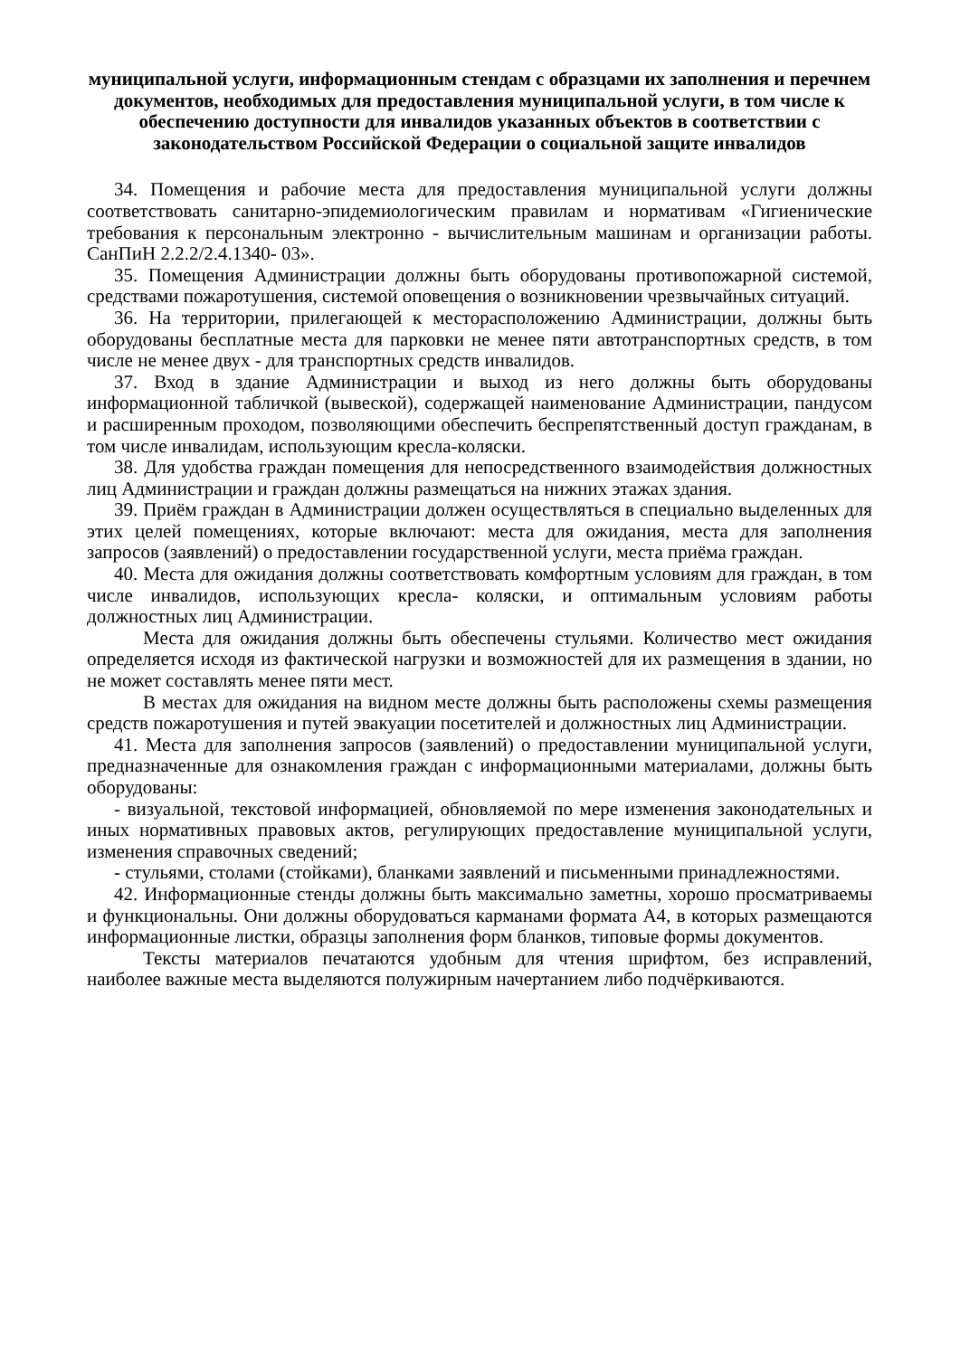муниципальной услуги, информационным стендам с образцами их заполнения и перечнем документов, необходимых для предоставления муниципальной услуги, в том числе к обеспечению доступности для инвалидов указанных объектов в соответствии с законодательством Российской Федерации о социальной защите инвалидов
34. Помещения и рабочие места для предоставления муниципальной услуги должны соответствовать санитарно-эпидемиологическим правилам и нормативам «Гигиенические требования к персональным электронно - вычислительным машинам и организации работы. СанПиН 2.2.2/2.4.1340- 03».
35. Помещения Администрации должны быть оборудованы противопожарной системой, средствами пожаротушения, системой оповещения о возникновении чрезвычайных ситуаций.
36. На территории, прилегающей к месторасположению Администрации, должны быть оборудованы бесплатные места для парковки не менее пяти автотранспортных средств, в том числе не менее двух - для транспортных средств инвалидов.
37. Вход в здание Администрации и выход из него должны быть оборудованы информационной табличкой (вывеской), содержащей наименование Администрации, пандусом и расширенным проходом, позволяющими обеспечить беспрепятственный доступ гражданам, в том числе инвалидам, использующим кресла-коляски.
38. Для удобства граждан помещения для непосредственного взаимодействия должностных лиц Администрации и граждан должны размещаться на нижних этажах здания.
39. Приём граждан в Администрации должен осуществляться в специально выделенных для этих целей помещениях, которые включают: места для ожидания, места для заполнения запросов (заявлений) о предоставлении государственной услуги, места приёма граждан.
40. Места для ожидания должны соответствовать комфортным условиям для граждан, в том числе инвалидов, использующих кресла- коляски, и оптимальным условиям работы должностных лиц Администрации.
Места для ожидания должны быть обеспечены стульями. Количество мест ожидания определяется исходя из фактической нагрузки и возможностей для их размещения в здании, но не может составлять менее пяти мест.
В местах для ожидания на видном месте должны быть расположены схемы размещения средств пожаротушения и путей эвакуации посетителей и должностных лиц Администрации.
41. Места для заполнения запросов (заявлений) о предоставлении муниципальной услуги, предназначенные для ознакомления граждан с информационными материалами, должны быть оборудованы:
- визуальной, текстовой информацией, обновляемой по мере изменения законодательных и иных нормативных правовых актов, регулирующих предоставление муниципальной услуги, изменения справочных сведений;
- стульями, столами (стойками), бланками заявлений и письменными принадлежностями.
42. Информационные стенды должны быть максимально заметны, хорошо просматриваемы и функциональны. Они должны оборудоваться карманами формата А4, в которых размещаются информационные листки, образцы заполнения форм бланков, типовые формы документов.
Тексты материалов печатаются удобным для чтения шрифтом, без исправлений, наиболее важные места выделяются полужирным начертанием либо подчёркиваются.